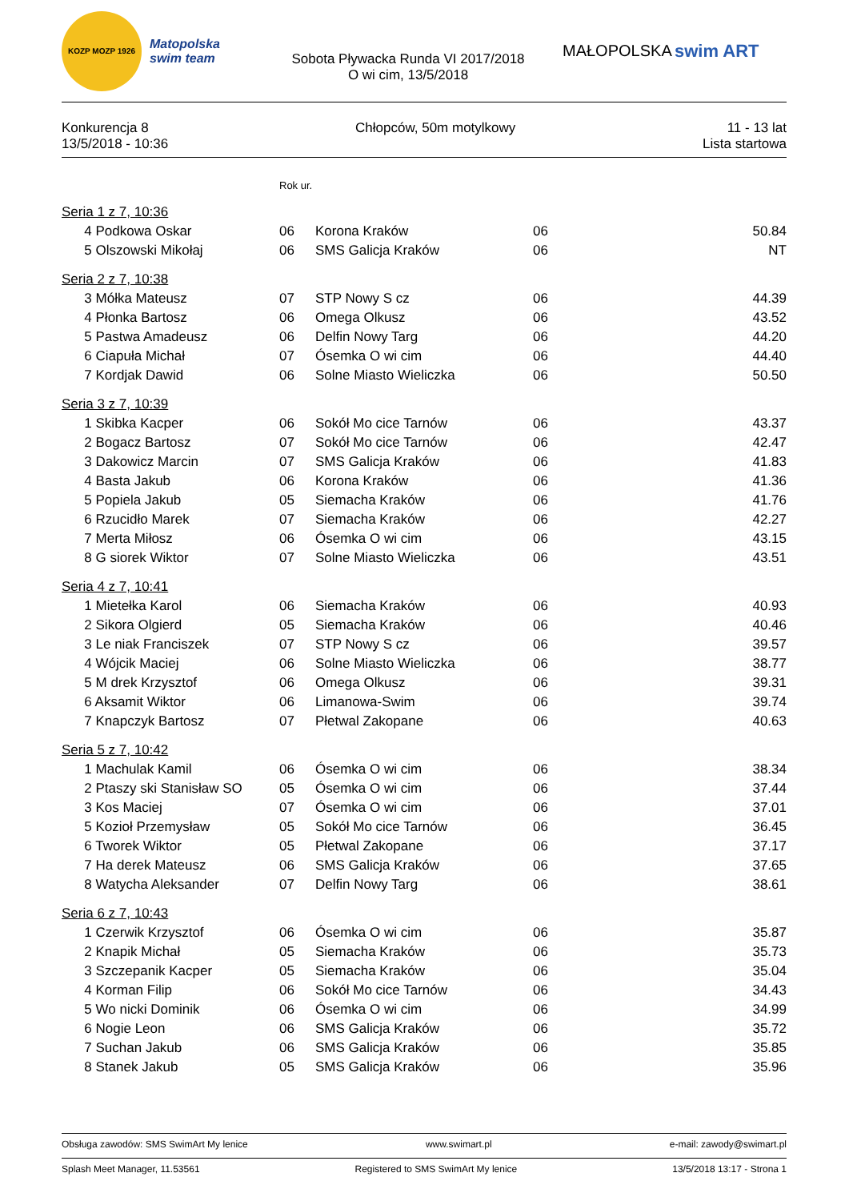KOZP MOZP 1926
Matopolska swim team
Sobota Pływacka Runda VI 2017/2018
O wi cim, 13/5/2018
MAŁOPOLSKA swim ART
Konkurencja 8
13/5/2018 - 10:36
Chłopców, 50m motylkowy 11 - 13 lat
Lista startowa
| | Rok ur. | | | |
| Seria 1 z 7, 10:36 | | | | |
| 4 Podkowa Oskar | 06 | Korona Kraków | 06 | 50.84 |
| 5 Olszowski Mikołaj | 06 | SMS Galicja Kraków | 06 | NT |
| Seria 2 z 7, 10:38 | | | | |
| 3 Mółka Mateusz | 07 | STP Nowy S cz | 06 | 44.39 |
| 4 Płonka Bartosz | 06 | Omega Olkusz | 06 | 43.52 |
| 5 Pastwa Amadeusz | 06 | Delfin Nowy Targ | 06 | 44.20 |
| 6 Ciapuła Michał | 07 | Ósemka O wi cim | 06 | 44.40 |
| 7 Kordjak Dawid | 06 | Solne Miasto Wieliczka | 06 | 50.50 |
| Seria 3 z 7, 10:39 | | | | |
| 1 Skibka Kacper | 06 | Sokół Mo cice Tarnów | 06 | 43.37 |
| 2 Bogacz Bartosz | 07 | Sokół Mo cice Tarnów | 06 | 42.47 |
| 3 Dakowicz Marcin | 07 | SMS Galicja Kraków | 06 | 41.83 |
| 4 Basta Jakub | 06 | Korona Kraków | 06 | 41.36 |
| 5 Popiela Jakub | 05 | Siemacha Kraków | 06 | 41.76 |
| 6 Rzucidło Marek | 07 | Siemacha Kraków | 06 | 42.27 |
| 7 Merta Miłosz | 06 | Ósemka O wi cim | 06 | 43.15 |
| 8 G siorek Wiktor | 07 | Solne Miasto Wieliczka | 06 | 43.51 |
| Seria 4 z 7, 10:41 | | | | |
| 1 Mietełka Karol | 06 | Siemacha Kraków | 06 | 40.93 |
| 2 Sikora Olgierd | 05 | Siemacha Kraków | 06 | 40.46 |
| 3 Le niak Franciszek | 07 | STP Nowy S cz | 06 | 39.57 |
| 4 Wójcik Maciej | 06 | Solne Miasto Wieliczka | 06 | 38.77 |
| 5 M drek Krzysztof | 06 | Omega Olkusz | 06 | 39.31 |
| 6 Aksamit Wiktor | 06 | Limanowa-Swim | 06 | 39.74 |
| 7 Knapczyk Bartosz | 07 | Płetwal Zakopane | 06 | 40.63 |
| Seria 5 z 7, 10:42 | | | | |
| 1 Machulak Kamil | 06 | Ósemka O wi cim | 06 | 38.34 |
| 2 Ptaszy ski Stanisław SO | 05 | Ósemka O wi cim | 06 | 37.44 |
| 3 Kos Maciej | 07 | Ósemka O wi cim | 06 | 37.01 |
| 5 Kozioł Przemysław | 05 | Sokół Mo cice Tarnów | 06 | 36.45 |
| 6 Tworek Wiktor | 05 | Płetwal Zakopane | 06 | 37.17 |
| 7 Ha derek Mateusz | 06 | SMS Galicja Kraków | 06 | 37.65 |
| 8 Watycha Aleksander | 07 | Delfin Nowy Targ | 06 | 38.61 |
| Seria 6 z 7, 10:43 | | | | |
| 1 Czerwik Krzysztof | 06 | Ósemka O wi cim | 06 | 35.87 |
| 2 Knapik Michał | 05 | Siemacha Kraków | 06 | 35.73 |
| 3 Szczepanik Kacper | 05 | Siemacha Kraków | 06 | 35.04 |
| 4 Korman Filip | 06 | Sokół Mo cice Tarnów | 06 | 34.43 |
| 5 Wo nicki Dominik | 06 | Ósemka O wi cim | 06 | 34.99 |
| 6 Nogie Leon | 06 | SMS Galicja Kraków | 06 | 35.72 |
| 7 Suchan Jakub | 06 | SMS Galicja Kraków | 06 | 35.85 |
| 8 Stanek Jakub | 05 | SMS Galicja Kraków | 06 | 35.96 |
Obsługa zawodów: SMS SwimArt My lenice www.swimart.pl e-mail: zawody@swimart.pl
Splash Meet Manager, 11.53561 Registered to SMS SwimArt My lenice 13/5/2018 13:17 - Strona 1